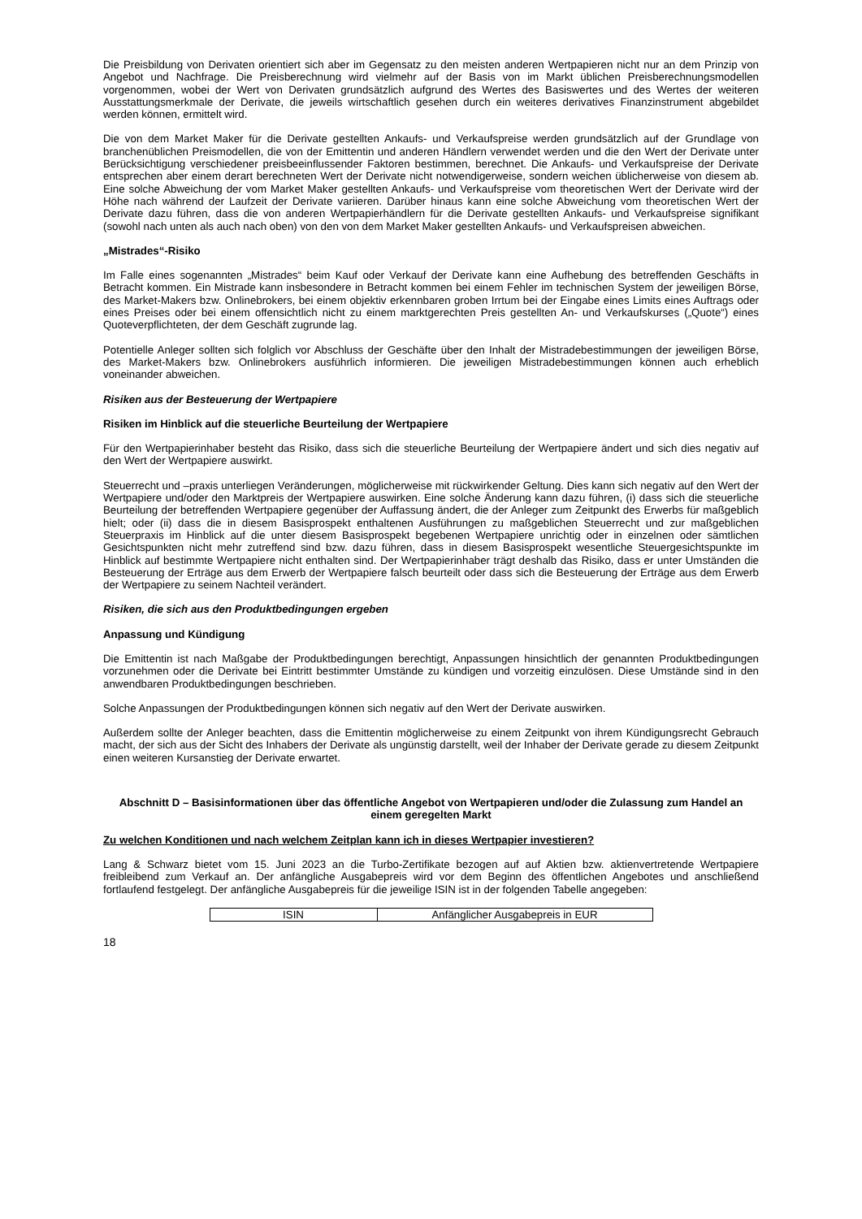Die Preisbildung von Derivaten orientiert sich aber im Gegensatz zu den meisten anderen Wertpapieren nicht nur an dem Prinzip von Angebot und Nachfrage. Die Preisberechnung wird vielmehr auf der Basis von im Markt üblichen Preisberechnungsmodellen vorgenommen, wobei der Wert von Derivaten grundsätzlich aufgrund des Wertes des Basiswertes und des Wertes der weiteren Ausstattungsmerkmale der Derivate, die jeweils wirtschaftlich gesehen durch ein weiteres derivatives Finanzinstrument abgebildet werden können, ermittelt wird.
Die von dem Market Maker für die Derivate gestellten Ankaufs- und Verkaufspreise werden grundsätzlich auf der Grundlage von branchenüblichen Preismodellen, die von der Emittentin und anderen Händlern verwendet werden und die den Wert der Derivate unter Berücksichtigung verschiedener preisbeeinflussender Faktoren bestimmen, berechnet. Die Ankaufs- und Verkaufspreise der Derivate entsprechen aber einem derart berechneten Wert der Derivate nicht notwendigerweise, sondern weichen üblicherweise von diesem ab. Eine solche Abweichung der vom Market Maker gestellten Ankaufs- und Verkaufspreise vom theoretischen Wert der Derivate wird der Höhe nach während der Laufzeit der Derivate variieren. Darüber hinaus kann eine solche Abweichung vom theoretischen Wert der Derivate dazu führen, dass die von anderen Wertpapierhändlern für die Derivate gestellten Ankaufs- und Verkaufspreise signifikant (sowohl nach unten als auch nach oben) von den von dem Market Maker gestellten Ankaufs- und Verkaufspreisen abweichen.
„Mistrades“-Risiko
Im Falle eines sogenannten „Mistrades“ beim Kauf oder Verkauf der Derivate kann eine Aufhebung des betreffenden Geschäfts in Betracht kommen. Ein Mistrade kann insbesondere in Betracht kommen bei einem Fehler im technischen System der jeweiligen Börse, des Market-Makers bzw. Onlinebrokers, bei einem objektiv erkennbaren groben Irrtum bei der Eingabe eines Limits eines Auftrags oder eines Preises oder bei einem offensichtlich nicht zu einem marktgerechten Preis gestellten An- und Verkaufskurses („Quote“) eines Quoteverpflichteten, der dem Geschäft zugrunde lag.
Potentielle Anleger sollten sich folglich vor Abschluss der Geschäfte über den Inhalt der Mistradebestimmungen der jeweiligen Börse, des Market-Makers bzw. Onlinebrokers ausführlich informieren. Die jeweiligen Mistradebestimmungen können auch erheblich voneinander abweichen.
Risiken aus der Besteuerung der Wertpapiere
Risiken im Hinblick auf die steuerliche Beurteilung der Wertpapiere
Für den Wertpapierinhaber besteht das Risiko, dass sich die steuerliche Beurteilung der Wertpapiere ändert und sich dies negativ auf den Wert der Wertpapiere auswirkt.
Steuerrecht und –praxis unterliegen Veränderungen, möglicherweise mit rückwirkender Geltung. Dies kann sich negativ auf den Wert der Wertpapiere und/oder den Marktpreis der Wertpapiere auswirken. Eine solche Änderung kann dazu führen, (i) dass sich die steuerliche Beurteilung der betreffenden Wertpapiere gegenüber der Auffassung ändert, die der Anleger zum Zeitpunkt des Erwerbs für maßgeblich hielt; oder (ii) dass die in diesem Basisprospekt enthaltenen Ausführungen zu maßgeblichen Steuerrecht und zur maßgeblichen Steuerpraxis im Hinblick auf die unter diesem Basisprospekt begebenen Wertpapiere unrichtig oder in einzelnen oder sämtlichen Gesichtspunkten nicht mehr zutreffend sind bzw. dazu führen, dass in diesem Basisprospekt wesentliche Steuergesichtspunkte im Hinblick auf bestimmte Wertpapiere nicht enthalten sind. Der Wertpapierinhaber trägt deshalb das Risiko, dass er unter Umständen die Besteuerung der Erträge aus dem Erwerb der Wertpapiere falsch beurteilt oder dass sich die Besteuerung der Erträge aus dem Erwerb der Wertpapiere zu seinem Nachteil verändert.
Risiken, die sich aus den Produktbedingungen ergeben
Anpassung und Kündigung
Die Emittentin ist nach Maßgabe der Produktbedingungen berechtigt, Anpassungen hinsichtlich der genannten Produktbedingungen vorzunehmen oder die Derivate bei Eintritt bestimmter Umstände zu kündigen und vorzeitig einzulösen. Diese Umstände sind in den anwendbaren Produktbedingungen beschrieben.
Solche Anpassungen der Produktbedingungen können sich negativ auf den Wert der Derivate auswirken.
Außerdem sollte der Anleger beachten, dass die Emittentin möglicherweise zu einem Zeitpunkt von ihrem Kündigungsrecht Gebrauch macht, der sich aus der Sicht des Inhabers der Derivate als ungünstig darstellt, weil der Inhaber der Derivate gerade zu diesem Zeitpunkt einen weiteren Kursanstieg der Derivate erwartet.
Abschnitt D – Basisinformationen über das öffentliche Angebot von Wertpapieren und/oder die Zulassung zum Handel an einem geregelten Markt
Zu welchen Konditionen und nach welchem Zeitplan kann ich in dieses Wertpapier investieren?
Lang & Schwarz bietet vom 15. Juni 2023 an die Turbo-Zertifikate bezogen auf auf Aktien bzw. aktienvertretende Wertpapiere freibleibend zum Verkauf an. Der anfängliche Ausgabepreis wird vor dem Beginn des öffentlichen Angebotes und anschließend fortlaufend festgelegt. Der anfängliche Ausgabepreis für die jeweilige ISIN ist in der folgenden Tabelle angegeben:
| ISIN | Anfänglicher Ausgabepreis in EUR |
18